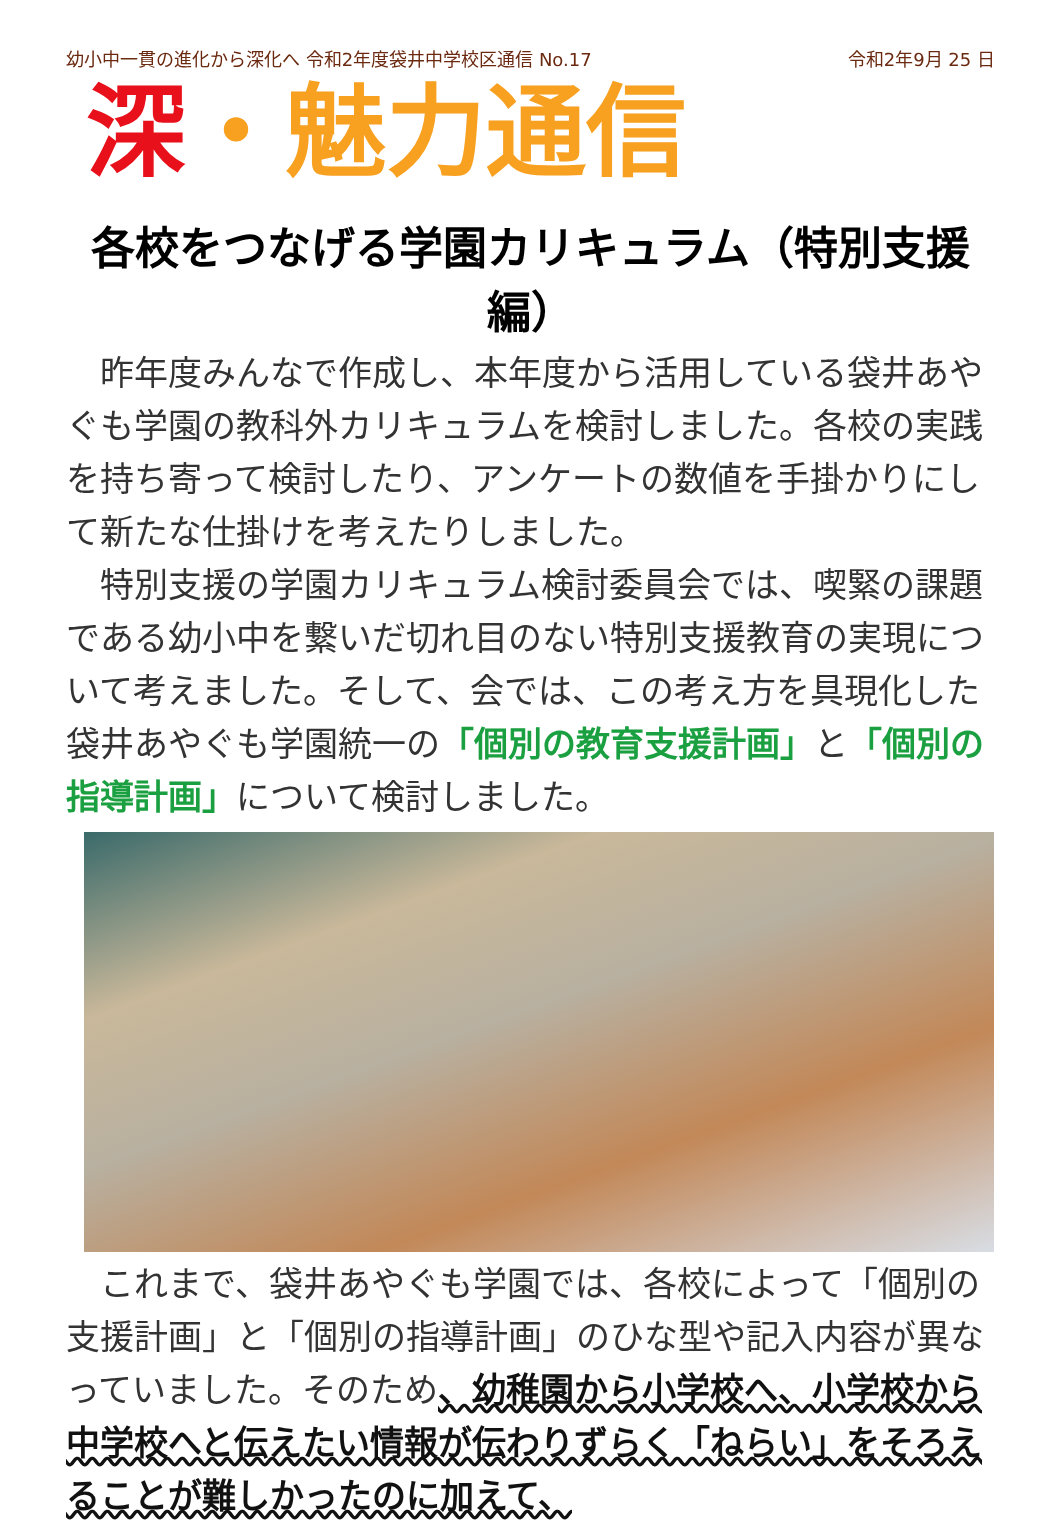幼小中一貫の進化から深化へ 令和2年度袋井中学校区通信 No.17 令和2年9月 25 日
深・魅力通信
各校をつなげる学園カリキュラム（特別支援編）
　昨年度みんなで作成し、本年度から活用している袋井あやぐも学園の教科外カリキュラムを検討しました。各校の実践を持ち寄って検討したり、アンケートの数値を手掛かりにして新たな仕掛けを考えたりしました。
　特別支援の学園カリキュラム検討委員会では、喫緊の課題である幼小中を繋いだ切れ目のない特別支援教育の実現について考えました。そして、会では、この考え方を具現化した袋井あやぐも学園統一の「個別の教育支援計画」と「個別の指導計画」について検討しました。
　これまで、袋井あやぐも学園では、各校によって「個別の支援計画」と「個別の指導計画」のひな型や記入内容が異なっていました。そのため、幼稚園から小学校へ、小学校から中学校へと伝えたい情報が伝わりずらく「ねらい」をそろえることが難しかったのに加えて、